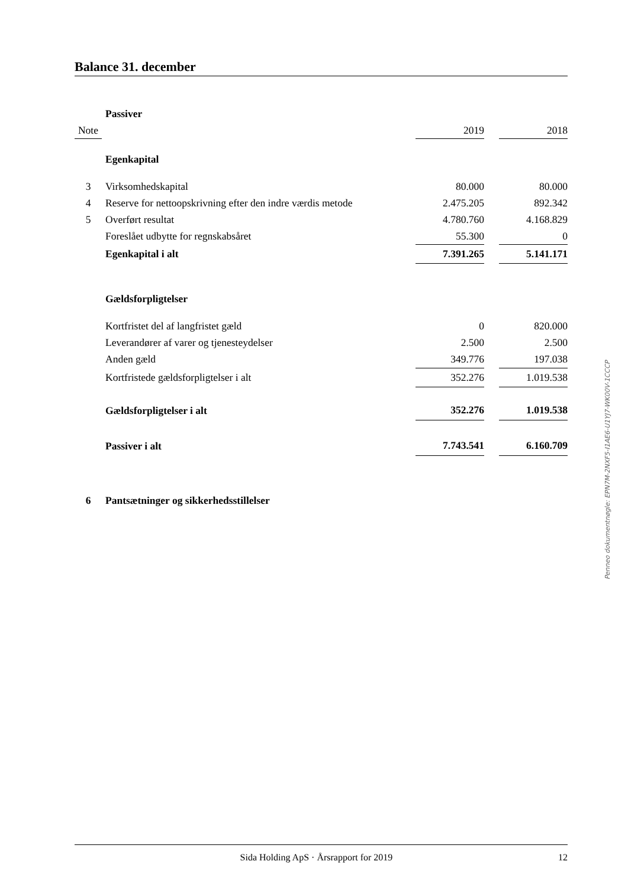Balance 31. december
| | | Passiver | | | |
| Note | | | 2019 | | 2018 |
| | | Egenkapital | | | |
| 3 | | Virksomhedskapital | 80.000 | | 80.000 |
| 4 | | Reserve for nettoopskrivning efter den indre værdis metode | 2.475.205 | | 892.342 |
| 5 | | Overført resultat | 4.780.760 | | 4.168.829 |
| | | Foreslået udbytte for regnskabsåret | 55.300 | | 0 |
| | | Egenkapital i alt | 7.391.265 | | 5.141.171 |
| | | Gældsforpligtelser | | | |
| | | Kortfristet del af langfristet gæld | 0 | | 820.000 |
| | | Leverandører af varer og tjenesteydelser | 2.500 | | 2.500 |
| | | Anden gæld | 349.776 | | 197.038 |
| | | Kortfristede gældsforpligtelser i alt | 352.276 | | 1.019.538 |
| | | Gældsforpligtelser i alt | 352.276 | | 1.019.538 |
| | | Passiver i alt | 7.743.541 | | 6.160.709 |
| 6 | | Pantsætninger og sikkerhedsstillelser | | | |
Penneo dokumentnøgle: EPN7M-2NXF5-I1AE6-U1YJ7-WK00V-1CCCP
Sida Holding ApS · Årsrapport for 2019 12